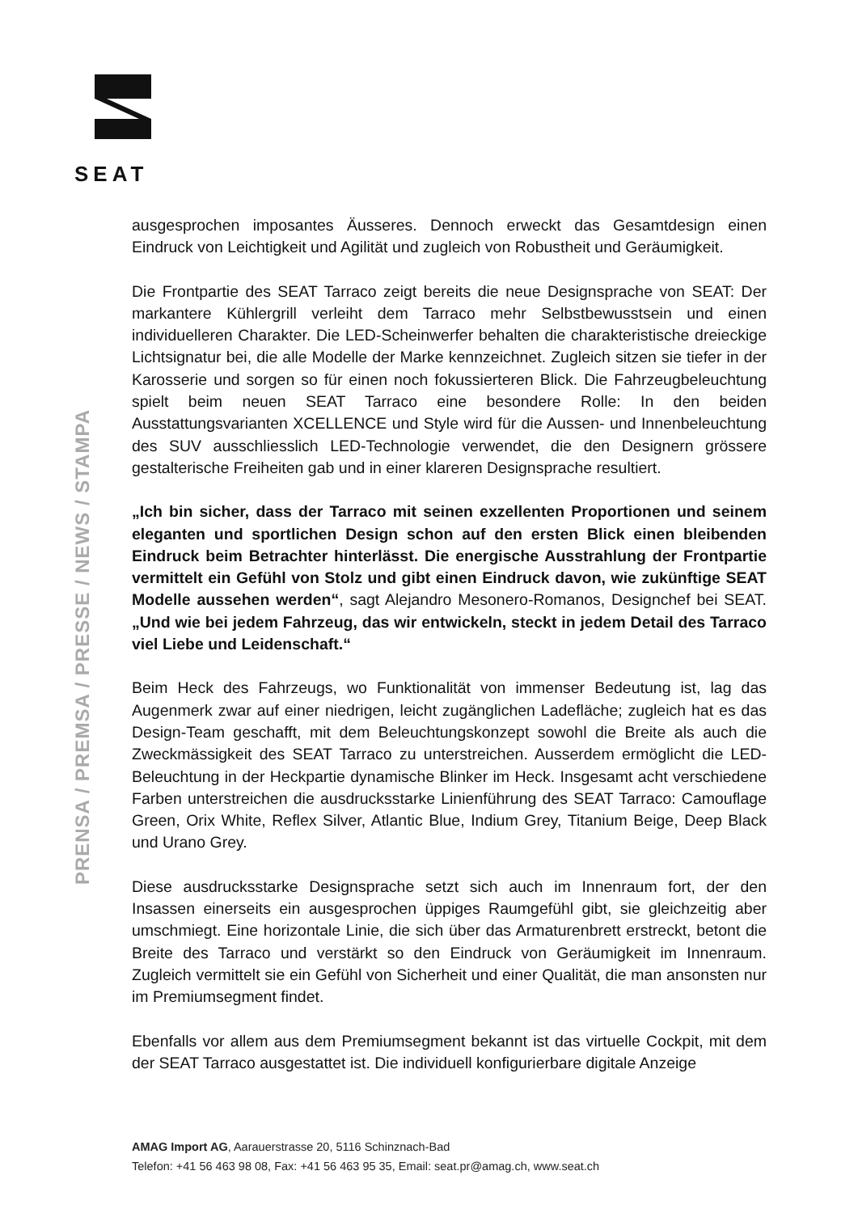SEAT
PRENSA / PREMSA / PRESSE / NEWS / STAMPA
ausgesprochen imposantes Äusseres. Dennoch erweckt das Gesamtdesign einen Eindruck von Leichtigkeit und Agilität und zugleich von Robustheit und Geräumigkeit.
Die Frontpartie des SEAT Tarraco zeigt bereits die neue Designsprache von SEAT: Der markantere Kühlergrill verleiht dem Tarraco mehr Selbstbewusstsein und einen individuelleren Charakter. Die LED-Scheinwerfer behalten die charakteristische dreieckige Lichtsignatur bei, die alle Modelle der Marke kennzeichnet. Zugleich sitzen sie tiefer in der Karosserie und sorgen so für einen noch fokussierteren Blick. Die Fahrzeugbeleuchtung spielt beim neuen SEAT Tarraco eine besondere Rolle: In den beiden Ausstattungsvarianten XCELLENCE und Style wird für die Aussen- und Innenbeleuchtung des SUV ausschliesslich LED-Technologie verwendet, die den Designern grössere gestalterische Freiheiten gab und in einer klareren Designsprache resultiert.
„Ich bin sicher, dass der Tarraco mit seinen exzellenten Proportionen und seinem eleganten und sportlichen Design schon auf den ersten Blick einen bleibenden Eindruck beim Betrachter hinterlässt. Die energische Ausstrahlung der Frontpartie vermittelt ein Gefühl von Stolz und gibt einen Eindruck davon, wie zukünftige SEAT Modelle aussehen werden“, sagt Alejandro Mesonero-Romanos, Designchef bei SEAT. „Und wie bei jedem Fahrzeug, das wir entwickeln, steckt in jedem Detail des Tarraco viel Liebe und Leidenschaft.“
Beim Heck des Fahrzeugs, wo Funktionalität von immenser Bedeutung ist, lag das Augenmerk zwar auf einer niedrigen, leicht zugänglichen Ladefläche; zugleich hat es das Design-Team geschafft, mit dem Beleuchtungskonzept sowohl die Breite als auch die Zweckmässigkeit des SEAT Tarraco zu unterstreichen. Ausserdem ermöglicht die LED-Beleuchtung in der Heckpartie dynamische Blinker im Heck. Insgesamt acht verschiedene Farben unterstreichen die ausdrucksstarke Linienführung des SEAT Tarraco: Camouflage Green, Orix White, Reflex Silver, Atlantic Blue, Indium Grey, Titanium Beige, Deep Black und Urano Grey.
Diese ausdrucksstarke Designsprache setzt sich auch im Innenraum fort, der den Insassen einerseits ein ausgesprochen üppiges Raumgefühl gibt, sie gleichzeitig aber umschmiegt. Eine horizontale Linie, die sich über das Armaturenbrett erstreckt, betont die Breite des Tarraco und verstärkt so den Eindruck von Geräumigkeit im Innenraum. Zugleich vermittelt sie ein Gefühl von Sicherheit und einer Qualität, die man ansonsten nur im Premiumsegment findet.
Ebenfalls vor allem aus dem Premiumsegment bekannt ist das virtuelle Cockpit, mit dem der SEAT Tarraco ausgestattet ist. Die individuell konfigurierbare digitale Anzeige
AMAG Import AG, Aarauerstrasse 20, 5116 Schinznach-Bad
Telefon: +41 56 463 98 08, Fax: +41 56 463 95 35, Email: seat.pr@amag.ch, www.seat.ch